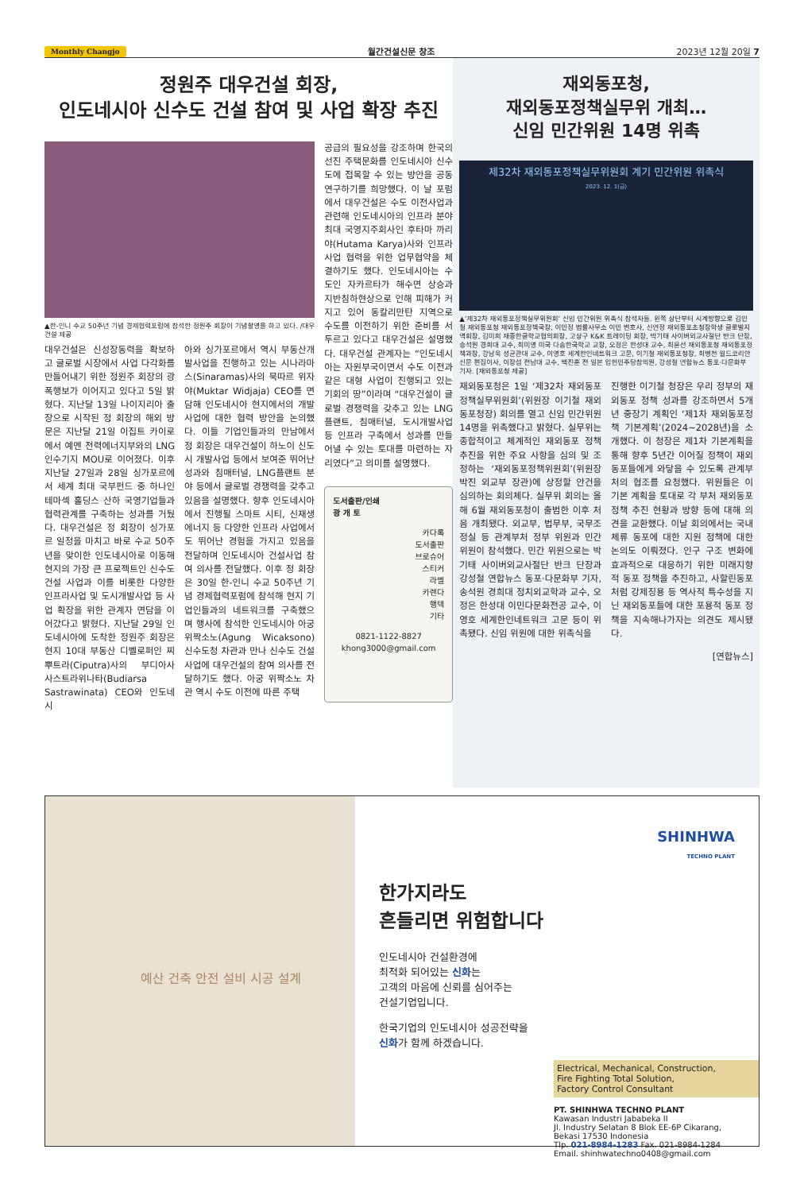Monthly Changjo 월간건설신문 창조 2023년 12월 20일 7
정원주 대우건설 회장,
인도네시아 신수도 건설 참여 및 사업 확장 추진
▲한-인니 수교 50주년 기념 경제협력포럼에 참석한 정원주 회장이 기념촬영을 하고 있다. /대우건설 제공
대우건설은 신성장동력을 확보하고 글로벌 시장에서 사업 다각화를 만들어내기 위한 정원주 회장의 광폭행보가 이어지고 있다고 5일 밝혔다. 지난달 13일 나이지리아 출장으로 시작된 정 회장의 해외 방문은 지난달 21일 이집트 카이로에서 예멘 전력에너지부와의 LNG 인수기지 MOU로 이어졌다. 이후 지난달 27일과 28일 싱가포르에서 세계 최대 국부펀드 중 하나인 테마섹 홀딩스 산하 국영기업들과 협력관계를 구축하는 성과를 거뒀다. 대우건설은 정 회장이 싱가포르 일정을 마치고 바로 수교 50주년을 맞이한 인도네시아로 이동해 현지의 가장 큰 프로젝트인 신수도 건설 사업과 이를 비롯한 다양한 인프라사업 및 도시개발사업 등 사업 확장을 위한 관계자 면담을 이어갔다고 밝혔다. 지난달 29일 인도네시아에 도착한 정원주 회장은 현지 10대 부동산 디벨로퍼인 찌뿌트라(Ciputra)사의 부디아사 사스트라위나타(Budiarsa Sastrawinata) CEO와 인도네시
아와 싱가포르에서 역시 부동산개발사업을 진행하고 있는 시나라마스(Sinaramas)사의 묵따르 위자야(Muktar Widjaja) CEO를 면담해 인도네시아 현지에서의 개발사업에 대한 협력 방안을 논의했다. 이들 기업인들과의 만남에서 정 회장은 대우건설이 하노이 신도시 개발사업 등에서 보여준 뛰어난 성과와 침매터널, LNG플랜트 분야 등에서 글로벌 경쟁력을 갖추고 있음을 설명했다. 향후 인도네시아에서 진행될 스마트 시티, 신재생에너지 등 다양한 인프라 사업에서도 뛰어난 경험을 가지고 있음을 전달하며 인도네시아 건설사업 참여 의사를 전달했다. 이후 정 회장은 30일 한-인니 수교 50주년 기념 경제협력포럼에 참석해 현지 기업인들과의 네트워크를 구축했으며 행사에 참석한 인도네시아 아궁 위짝소노(Agung Wicaksono) 신수도청 차관과 만나 신수도 건설 사업에 대우건설의 참여 의사를 전달하기도 했다. 아궁 위짝소노 차관 역시 수도 이전에 따른 주택
공급의 필요성을 강조하며 한국의 선진 주택문화를 인도네시아 신수도에 접목할 수 있는 방안을 공동 연구하기를 희망했다. 이 날 포럼에서 대우건설은 수도 이전사업과 관련해 인도네시아의 인프라 분야 최대 국영지주회사인 후타마 까리야(Hutama Karya)사와 인프라 사업 협력을 위한 업무협약을 체결하기도 했다. 인도네시아는 수도인 자카르타가 해수면 상승과 지반침하현상으로 인해 피해가 커지고 있어 동칼리만탄 지역으로 수도를 이전하기 위한 준비를 서두르고 있다고 대우건설은 설명했다. 대우건설 관계자는 “인도네시아는 자원부국이면서 수도 이전과 같은 대형 사업이 진행되고 있는 기회의 땅”이라며 “대우건설이 글로벌 경쟁력을 갖추고 있는 LNG플랜트, 침매터널, 도시개발사업 등 인프라 구축에서 성과를 만들어낼 수 있는 토대를 마련하는 자리였다”고 의미를 설명했다.
도서출판/인쇄
광 개 토
카다록
도서출판
브로슈어
스티커
라벨
카렌다
행텍
기타
0821-1122-8827
khong3000@gmail.com
재외동포청,
재외동포정책실무위 개최…
신임 민간위원 14명 위촉
제32차 재외동포정책실무위원회 계기 민간위원 위촉식
2023. 12. 1(금)
▲‘제32차 재외동포정책실무위원회’ 신임 민간위원 위촉식 참석자들. 왼쪽 상단부터 시계방향으로 김민철 재외동포청 재외동포정책국장, 이민정 법률사무소 이민 변호사, 신연정 재외동포초청장학생 글로벌지역회장, 김미희 재중한글학교협의회장, 고상구 K&K 트레이딩 회장, 박기태 사이버외교사절단 반크 단장, 송석원 경희대 교수, 최미영 미국 다솜한국학교 교장, 오정은 한성대 교수, 최윤선 재외동포청 재외동포정책과장, 강남욱 성균관대 교수, 이영호 세계한인네트워크 고문, 이기철 재외동포청장, 최병천 월드코리안신문 편집이사, 이장섭 전남대 교수, 백진훈 전 일본 입헌민주당참의원, 강성철 연합뉴스 동포·다문화부 기자. [재외동포청 제공]
재외동포청은 1일 ‘제32차 재외동포정책실무위원회’(위원장 이기철 재외동포청장) 회의를 열고 신임 민간위원 14명을 위촉했다고 밝혔다. 실무위는 종합적이고 체계적인 재외동포 정책 추진을 위한 주요 사항을 심의 및 조정하는 ‘재외동포정책위원회’(위원장 박진 외교부 장관)에 상정할 안건을 심의하는 회의체다. 실무위 회의는 올해 6월 재외동포청이 출범한 이후 처음 개최됐다. 외교부, 법무부, 국무조정실 등 관계부처 정부 위원과 민간 위원이 참석했다. 민간 위원으로는 박기태 사이버외교사절단 반크 단장과 강성철 연합뉴스 동포·다문화부 기자, 송석원 경희대 정치외교학과 교수, 오정은 한성대 이민다문화전공 교수, 이영호 세계한인네트워크 고문 등이 위촉됐다. 신임 위원에 대한 위촉식을
진행한 이기철 청장은 우리 정부의 재외동포 정책 성과를 강조하면서 5개년 중장기 계획인 ‘제1차 재외동포정책 기본계획’(2024~2028년)을 소개했다. 이 청장은 제1차 기본계획을 통해 향후 5년간 이어질 정책이 재외동포들에게 와닿을 수 있도록 관계부처의 협조를 요청했다. 위원들은 이 기본 계획을 토대로 각 부처 재외동포 정책 추진 현황과 방향 등에 대해 의견을 교환했다. 이날 회의에서는 국내 체류 동포에 대한 지원 정책에 대한 논의도 이뤄졌다. 인구 구조 변화에 효과적으로 대응하기 위한 미래지향적 동포 정책을 추진하고, 사할린동포처럼 강제징용 등 역사적 특수성을 지닌 재외동포들에 대한 포용적 동포 정책을 지속해나가자는 의견도 제시됐다.
[연합뉴스]
예산 건축 안전 설비 시공 설계
SHINHWA
TECHNO PLANT
한가지라도
흔들리면 위험합니다
인도네시아 건설환경에
최적화 되어있는 신화는
고객의 마음에 신뢰를 심어주는
건설기업입니다.
한국기업의 인도네시아 성공전략을
신화가 함께 하겠습니다.
Electrical, Mechanical, Construction,
Fire Fighting Total Solution,
Factory Control Consultant
PT. SHINHWA TECHNO PLANT
Kawasan Industri Jababeka II
Jl. Industry Selatan 8 Blok EE-6P Cikarang,
Bekasi 17530 Indonesia
Tlp. 021-8984-1283 Fax. 021-8984-1284
Email. shinhwatechno0408@gmail.com